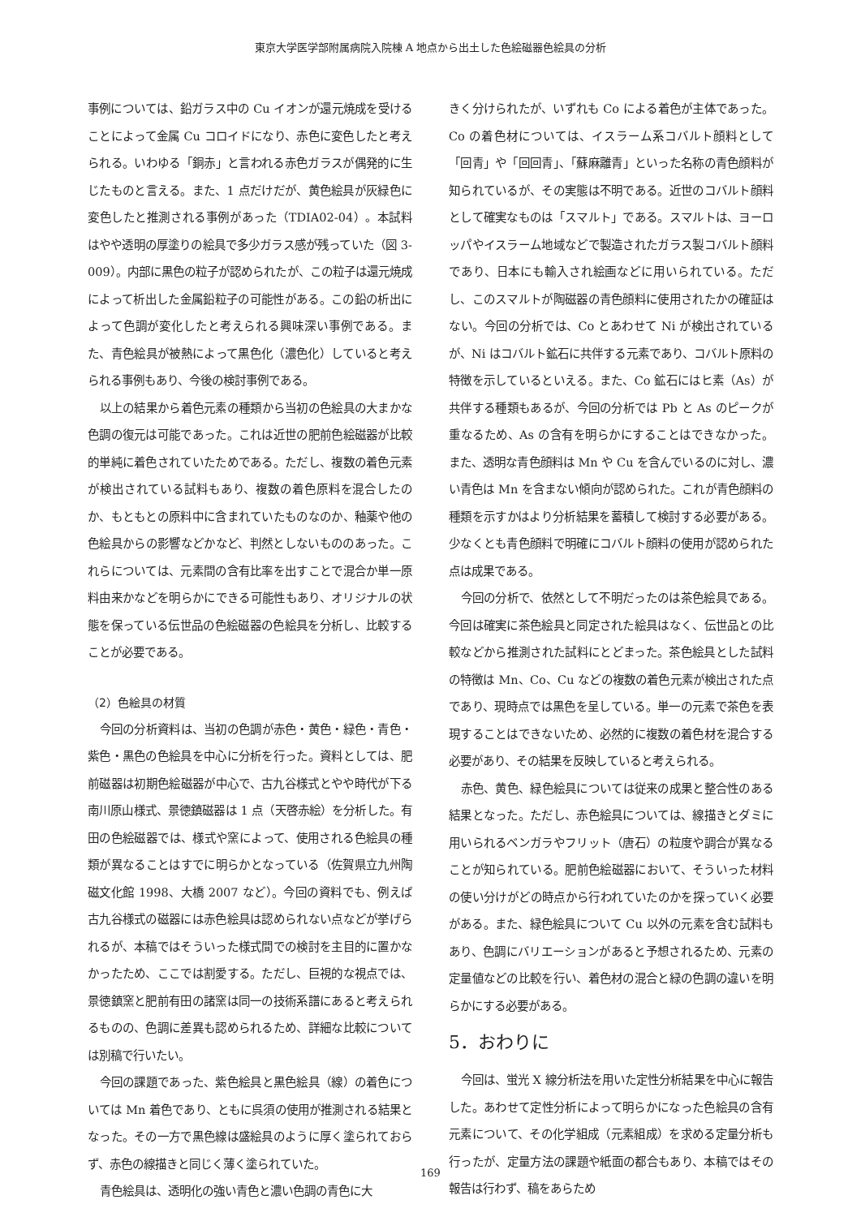東京大学医学部附属病院入院棟 A 地点から出土した色絵磁器色絵具の分析
事例については、鉛ガラス中の Cu イオンが還元焼成を受けることによって金属 Cu コロイドになり、赤色に変色したと考えられる。いわゆる「銅赤」と言われる赤色ガラスが偶発的に生じたものと言える。また、1 点だけだが、黄色絵具が灰緑色に変色したと推測される事例があった（TDIA02-04）。本試料はやや透明の厚塗りの絵具で多少ガラス感が残っていた（図 3-009）。内部に黒色の粒子が認められたが、この粒子は還元焼成によって析出した金属鉛粒子の可能性がある。この鉛の析出によって色調が変化したと考えられる興味深い事例である。また、青色絵具が被熱によって黒色化（濃色化）していると考えられる事例もあり、今後の検討事例である。
以上の結果から着色元素の種類から当初の色絵具の大まかな色調の復元は可能であった。これは近世の肥前色絵磁器が比較的単純に着色されていたためである。ただし、複数の着色元素が検出されている試料もあり、複数の着色原料を混合したのか、もともとの原料中に含まれていたものなのか、釉薬や他の色絵具からの影響などかなど、判然としないもののあった。これらについては、元素間の含有比率を出すことで混合か単一原料由来かなどを明らかにできる可能性もあり、オリジナルの状態を保っている伝世品の色絵磁器の色絵具を分析し、比較することが必要である。
（2）色絵具の材質
今回の分析資料は、当初の色調が赤色・黄色・緑色・青色・紫色・黒色の色絵具を中心に分析を行った。資料としては、肥前磁器は初期色絵磁器が中心で、古九谷様式とやや時代が下る南川原山様式、景徳鎮磁器は 1 点（天啓赤絵）を分析した。有田の色絵磁器では、様式や窯によって、使用される色絵具の種類が異なることはすでに明らかとなっている（佐賀県立九州陶磁文化館 1998、大橋 2007 など）。今回の資料でも、例えば古九谷様式の磁器には赤色絵具は認められない点などが挙げられるが、本稿ではそういった様式間での検討を主目的に置かなかったため、ここでは割愛する。ただし、巨視的な視点では、景徳鎮窯と肥前有田の諸窯は同一の技術系譜にあると考えられるものの、色調に差異も認められるため、詳細な比較については別稿で行いたい。
今回の課題であった、紫色絵具と黒色絵具（線）の着色については Mn 着色であり、ともに呉須の使用が推測される結果となった。その一方で黒色線は盛絵具のように厚く塗られておらず、赤色の線描きと同じく薄く塗られていた。
青色絵具は、透明化の強い青色と濃い色調の青色に大
きく分けられたが、いずれも Co による着色が主体であった。Co の着色材については、イスラーム系コバルト顔料として「回青」や「回回青」、「蘇麻離青」といった名称の青色顔料が知られているが、その実態は不明である。近世のコバルト顔料として確実なものは「スマルト」である。スマルトは、ヨーロッパやイスラーム地域などで製造されたガラス製コバルト顔料であり、日本にも輸入され絵画などに用いられている。ただし、このスマルトが陶磁器の青色顔料に使用されたかの確証はない。今回の分析では、Co とあわせて Ni が検出されているが、Ni はコバルト鉱石に共伴する元素であり、コバルト原料の特徴を示しているといえる。また、Co 鉱石にはヒ素（As）が共伴する種類もあるが、今回の分析では Pb と As のピークが重なるため、As の含有を明らかにすることはできなかった。また、透明な青色顔料は Mn や Cu を含んでいるのに対し、濃い青色は Mn を含まない傾向が認められた。これが青色顔料の種類を示すかはより分析結果を蓄積して検討する必要がある。少なくとも青色顔料で明確にコバルト顔料の使用が認められた点は成果である。
今回の分析で、依然として不明だったのは茶色絵具である。今回は確実に茶色絵具と同定された絵具はなく、伝世品との比較などから推測された試料にとどまった。茶色絵具とした試料の特徴は Mn、Co、Cu などの複数の着色元素が検出された点であり、現時点では黒色を呈している。単一の元素で茶色を表現することはできないため、必然的に複数の着色材を混合する必要があり、その結果を反映していると考えられる。
赤色、黄色、緑色絵具については従来の成果と整合性のある結果となった。ただし、赤色絵具については、線描きとダミに用いられるベンガラやフリット（唐石）の粒度や調合が異なることが知られている。肥前色絵磁器において、そういった材料の使い分けがどの時点から行われていたのかを探っていく必要がある。また、緑色絵具について Cu 以外の元素を含む試料もあり、色調にバリエーションがあると予想されるため、元素の定量値などの比較を行い、着色材の混合と緑の色調の違いを明らかにする必要がある。
5．おわりに
今回は、蛍光 X 線分析法を用いた定性分析結果を中心に報告した。あわせて定性分析によって明らかになった色絵具の含有元素について、その化学組成（元素組成）を求める定量分析も行ったが、定量方法の課題や紙面の都合もあり、本稿ではその報告は行わず、稿をあらため
169